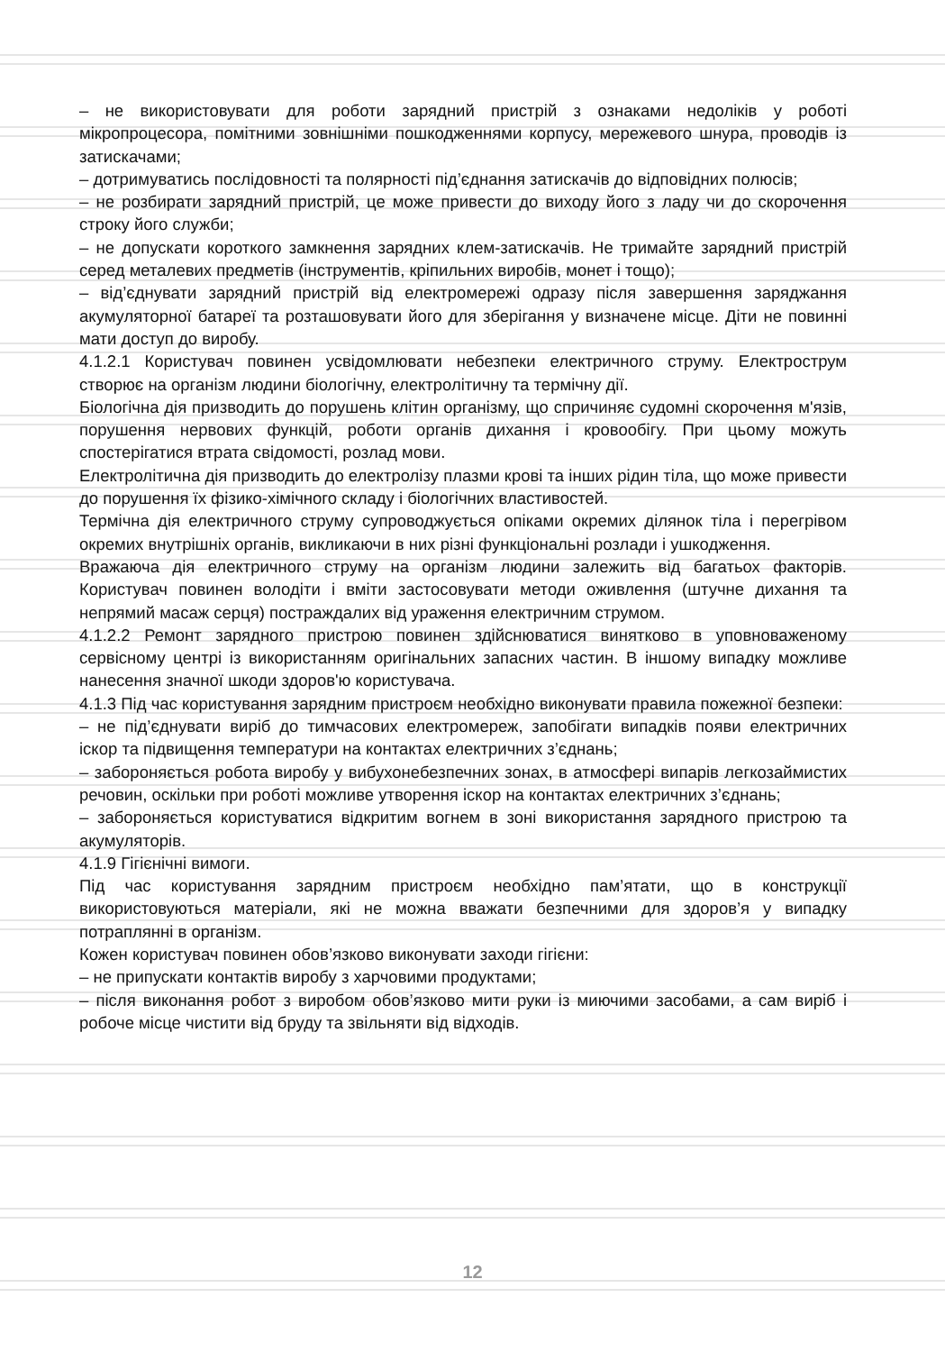– не використовувати для роботи зарядний пристрій з ознаками недоліків у роботі мікропроцесора, помітними зовнішніми пошкодженнями корпусу, мережевого шнура, проводів із затискачами;
– дотримуватись послідовності та полярності під’єднання затискачів до відповідних полюсів;
– не розбирати зарядний пристрій, це може привести до виходу його з ладу чи до скорочення строку його служби;
– не допускати короткого замкнення зарядних клем-затискачів. Не тримайте зарядний пристрій серед металевих предметів (інструментів, кріпильних виробів, монет і тощо);
– від’єднувати зарядний пристрій від електромережі одразу після завершення заряджання акумуляторної батареї та розташовувати його для зберігання у визначене місце. Діти не повинні мати доступ до виробу.
4.1.2.1 Користувач повинен усвідомлювати небезпеки електричного струму. Електрострум створює на організм людини біологічну, електролітичну та термічну дії.
Біологічна дія призводить до порушень клітин організму, що спричиняє судомні скорочення м'язів, порушення нервових функцій, роботи органів дихання і кровообігу. При цьому можуть спостерігатися втрата свідомості, розлад мови.
Електролітична дія призводить до електролізу плазми крові та інших рідин тіла, що може привести до порушення їх фізико-хімічного складу і біологічних властивостей.
Термічна дія електричного струму супроводжується опіками окремих ділянок тіла і перегрівом окремих внутрішніх органів, викликаючи в них різні функціональні розлади і ушкодження.
Вражаюча дія електричного струму на організм людини залежить від багатьох факторів. Користувач повинен володіти і вміти застосовувати методи оживлення (штучне дихання та непрямий масаж серця) постраждалих від ураження електричним струмом.
4.1.2.2 Ремонт зарядного пристрою повинен здійснюватися винятково в уповноваженому сервісному центрі із використанням оригінальних запасних частин. В іншому випадку можливе нанесення значної шкоди здоров'ю користувача.
4.1.3 Під час користування зарядним пристроєм необхідно виконувати правила пожежної безпеки:
– не під’єднувати виріб до тимчасових електромереж, запобігати випадків появи електричних іскор та підвищення температури на контактах електричних з’єднань;
– забороняється робота виробу у вибухонебезпечних зонах, в атмосфері випарів легкозаймистих речовин, оскільки при роботі можливе утворення іскор на контактах електричних з’єднань;
– забороняється користуватися відкритим вогнем в зоні використання зарядного пристрою та акумуляторів.
4.1.9 Гігієнічні вимоги.
Під час користування зарядним пристроєм необхідно пам’ятати, що в конструкції використовуються матеріали, які не можна вважати безпечними для здоров’я у випадку потраплянні в організм.
Кожен користувач повинен обов’язково виконувати заходи гігієни:
– не припускати контактів виробу з харчовими продуктами;
– після виконання робот з виробом обов’язково мити руки із миючими засобами, а сам виріб і робоче місце чистити від бруду та звільняти від відходів.
12